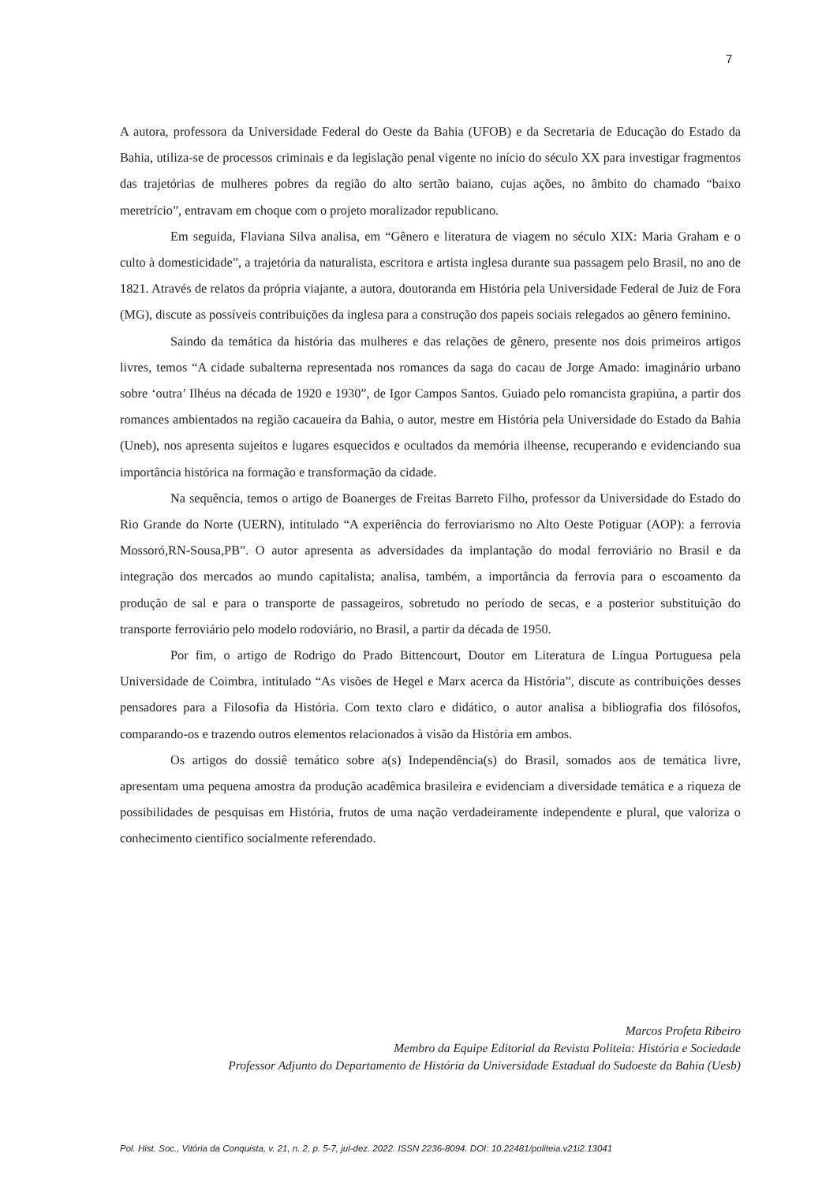7
A autora, professora da Universidade Federal do Oeste da Bahia (UFOB) e da Secretaria de Educação do Estado da Bahia, utiliza-se de processos criminais e da legislação penal vigente no início do século XX para investigar fragmentos das trajetórias de mulheres pobres da região do alto sertão baiano, cujas ações, no âmbito do chamado “baixo meretrício”, entravam em choque com o projeto moralizador republicano.
Em seguida, Flaviana Silva analisa, em “Gênero e literatura de viagem no século XIX: Maria Graham e o culto à domesticidade”, a trajetória da naturalista, escritora e artista inglesa durante sua passagem pelo Brasil, no ano de 1821. Através de relatos da própria viajante, a autora, doutoranda em História pela Universidade Federal de Juiz de Fora (MG), discute as possíveis contribuições da inglesa para a construção dos papeis sociais relegados ao gênero feminino.
Saindo da temática da história das mulheres e das relações de gênero, presente nos dois primeiros artigos livres, temos “A cidade subalterna representada nos romances da saga do cacau de Jorge Amado: imaginário urbano sobre ‘outra’ Ilhéus na década de 1920 e 1930”, de Igor Campos Santos. Guiado pelo romancista grapiúna, a partir dos romances ambientados na região cacaueira da Bahia, o autor, mestre em História pela Universidade do Estado da Bahia (Uneb), nos apresenta sujeitos e lugares esquecidos e ocultados da memória ilheense, recuperando e evidenciando sua importância histórica na formação e transformação da cidade.
Na sequência, temos o artigo de Boanerges de Freitas Barreto Filho, professor da Universidade do Estado do Rio Grande do Norte (UERN), intitulado “A experiência do ferroviarismo no Alto Oeste Potiguar (AOP): a ferrovia Mossoró,RN-Sousa,PB”. O autor apresenta as adversidades da implantação do modal ferroviário no Brasil e da integração dos mercados ao mundo capitalista; analisa, também, a importância da ferrovia para o escoamento da produção de sal e para o transporte de passageiros, sobretudo no período de secas, e a posterior substituição do transporte ferroviário pelo modelo rodoviário, no Brasil, a partir da década de 1950.
Por fim, o artigo de Rodrigo do Prado Bittencourt, Doutor em Literatura de Língua Portuguesa pela Universidade de Coimbra, intitulado “As visões de Hegel e Marx acerca da História”, discute as contribuições desses pensadores para a Filosofia da História. Com texto claro e didático, o autor analisa a bibliografia dos filósofos, comparando-os e trazendo outros elementos relacionados à visão da História em ambos.
Os artigos do dossiê temático sobre a(s) Independência(s) do Brasil, somados aos de temática livre, apresentam uma pequena amostra da produção acadêmica brasileira e evidenciam a diversidade temática e a riqueza de possibilidades de pesquisas em História, frutos de uma nação verdadeiramente independente e plural, que valoriza o conhecimento científico socialmente referendado.
Marcos Profeta Ribeiro
Membro da Equipe Editorial da Revista Politeia: História e Sociedade
Professor Adjunto do Departamento de História da Universidade Estadual do Sudoeste da Bahia (Uesb)
Pol. Hist. Soc., Vitória da Conquista, v. 21, n. 2, p. 5-7, jul-dez. 2022. ISSN 2236-8094. DOI: 10.22481/politeia.v21i2.13041